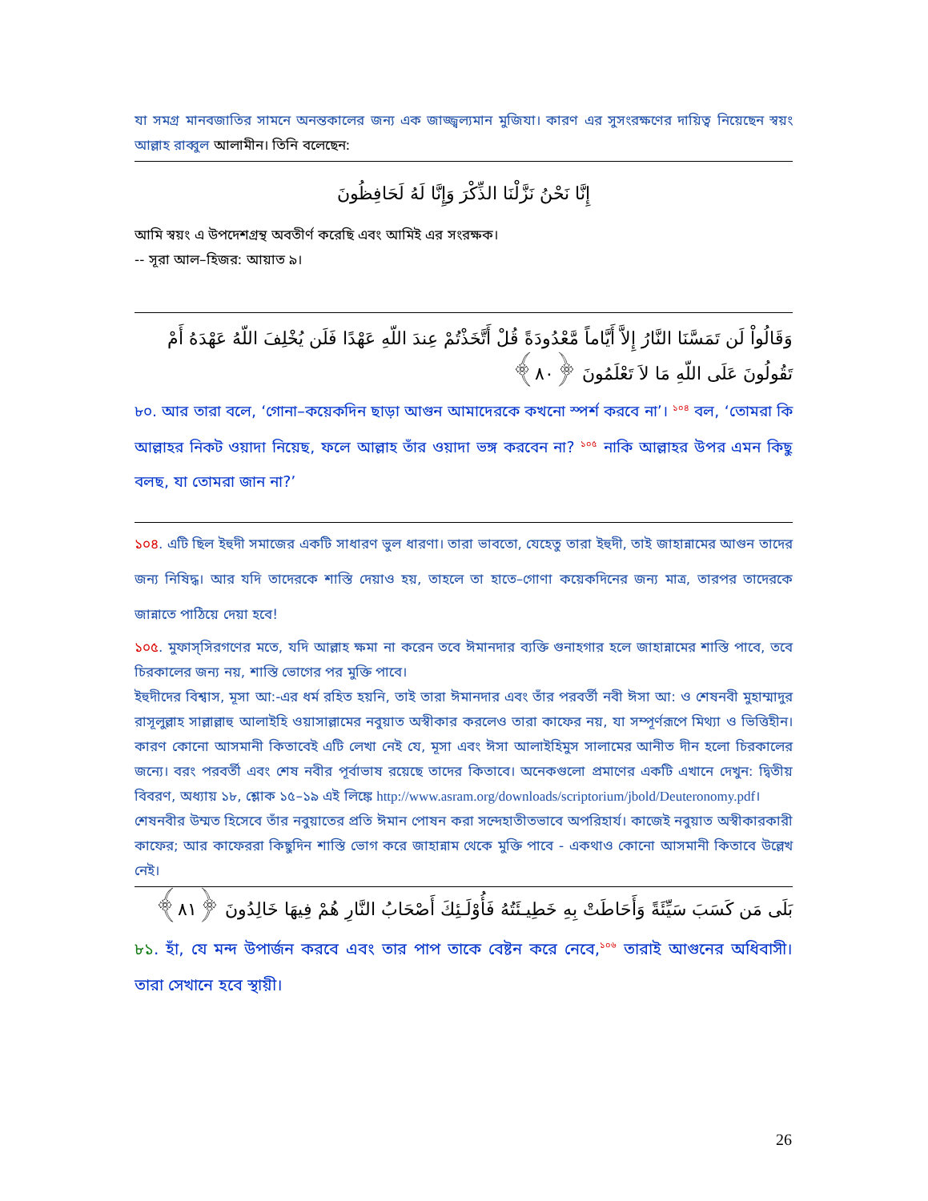যা সমগ্র মানবজাতির সামনে অনন্তকালের জন্য এক জাজ্জ্বল্যমান মুজিযা। কারণ এর সুসংরক্ষণের দায়িত্ব নিয়েছেন স্বয়ং আল্লাহ রাব্বুল আলামীন। তিনি বলেছেন:
إِنَّا نَحْنُ نَزَّلْنَا الذِّكْرَ وَإِنَّا لَهُ لَحَافِظُونَ
আমি স্বয়ং এ উপদেশগ্রন্থ অবতীর্ণ করেছি এবং আমিই এর সংরক্ষক।
-- সূরা আল–হিজর: আয়াত ৯।
وَقَالُواْ لَن تَمَسَّنَا النَّارُ إِلاَّ أَيَّاماً مَّعْدُودَةً قُلْ أَتَّخَذْتُمْ عِندَ اللّهِ عَهْدًا فَلَن يُخْلِفَ اللّهُ عَهْدَهُ أَمْ تَقُولُونَ عَلَى اللّهِ مَا لاَ تَعْلَمُونَ ﴿٨٠﴾
৮০. আর তারা বলে, ‘গোনা–কয়েকদিন ছাড়া আগুন আমাদেরকে কখনো স্পর্শ করবে না’। <sup>১০৪</sup> বল, ‘তোমরা কি আল্লাহর নিকট ওয়াদা নিয়েছ, ফলে আল্লাহ তাঁর ওয়াদা ভঙ্গ করবেন না? <sup>১০৫</sup> নাকি আল্লাহর উপর এমন কিছু বলছ, যা তোমরা জান না?’
১০৪. এটি ছিল ইহুদী সমাজের একটি সাধারণ ভুল ধারণা। তারা ভাবতো, যেহেতু তারা ইহুদী, তাই জাহান্নামের আগুন তাদের জন্য নিষিদ্ধ। আর যদি তাদেরকে শাস্তি দেয়াও হয়, তাহলে তা হাতে–গোণা কয়েকদিনের জন্য মাত্র, তারপর তাদেরকে জান্নাতে পাঠিয়ে দেয়া হবে!
১০৫. মুফাস্সিরগণের মতে, যদি আল্লাহ ক্ষমা না করেন তবে ঈমানদার ব্যক্তি গুনাহগার হলে জাহান্নামের শাস্তি পাবে, তবে চিরকালের জন্য নয়, শাস্তি ভোগের পর মুক্তি পাবে।
ইহুদীদের বিশ্বাস, মূসা আ:-এর ধর্ম রহিত হয়নি, তাই তারা ঈমানদার এবং তাঁর পরবর্তী নবী ঈসা আ: ও শেষনবী মুহাম্মাদুর রাসূলুল্লাহ সাল্লাল্লাহু আলাইহি ওয়াসাল্লামের নবুয়াত অস্বীকার করলেও তারা কাফের নয়, যা সম্পূর্ণরূপে মিথ্যা ও ভিত্তিহীন। কারণ কোনো আসমানী কিতাবেই এটি লেখা নেই যে, মূসা এবং ঈসা আলাইহিমুস সালামের আনীত দীন হলো চিরকালের জন্যে। বরং পরবর্তী এবং শেষ নবীর পূর্বাভাষ রয়েছে তাদের কিতাবে। অনেকগুলো প্রমাণের একটি এখানে দেখুন: দ্বিতীয় বিবরণ, অধ্যায় ১৮, শ্লোক ১৫–১৯ এই লিঙ্কে http://www.asram.org/downloads/scriptorium/jbold/Deuteronomy.pdf।
শেষনবীর উম্মত হিসেবে তাঁর নবুয়াতের প্রতি ঈমান পোষন করা সন্দেহাতীতভাবে অপরিহার্য। কাজেই নবুয়াত অস্বীকারকারী কাফের; আর কাফেররা কিছুদিন শাস্তি ভোগ করে জাহান্নাম থেকে মুক্তি পাবে - একথাও কোনো আসমানী কিতাবে উল্লেখ নেই।
بَلَى مَن كَسَبَ سَيِّئَةً وَأَحَاطَتْ بِهِ خَطِيـئَتُهُ فَأُوْلَـئِكَ أَصْحَابُ النَّارِ هُمْ فِيهَا خَالِدُونَ ﴿٨١﴾
৮১. হাঁ, যে মন্দ উপার্জন করবে এবং তার পাপ তাকে বেষ্টন করে নেবে,<sup>১০৬</sup> তারাই আগুনের অধিবাসী। তারা সেখানে হবে স্থায়ী।
26